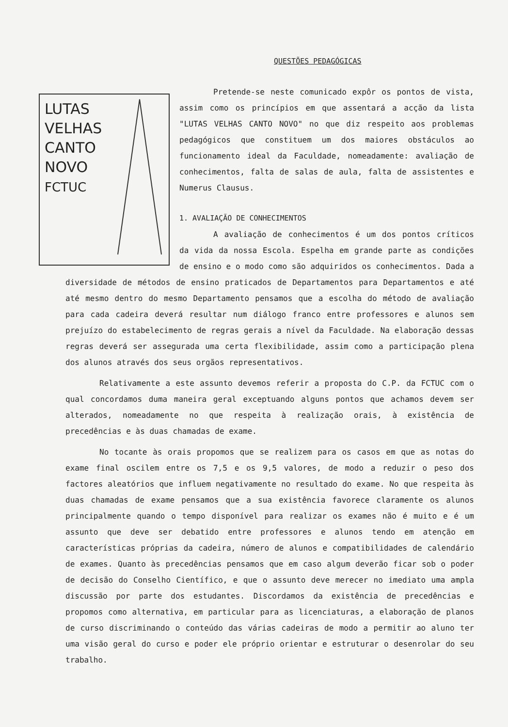QUESTÕES PEDAGÓGICAS
LUTAS
VELHAS
CANTO
NOVO
FCTUC
Pretende-se neste comunicado expôr os pontos de vista, assim como os princípios em que assentará a acção da lista "LUTAS VELHAS CANTO NOVO" no que diz respeito aos problemas pedagógicos que constituem um dos maiores obstáculos ao funcionamento ideal da Faculdade, nomeadamente: avaliação de conhecimentos, falta de salas de aula, falta de assistentes e Numerus Clausus.
1. AVALIAÇÃO DE CONHECIMENTOS
A avaliação de conhecimentos é um dos pontos críticos da vida da nossa Escola. Espelha em grande parte as condições de ensino e o modo como são adquiridos os conhecimentos. Dada a diversidade de métodos de ensino praticados de Departamentos para Departamentos e até até mesmo dentro do mesmo Departamento pensamos que a escolha do método de avaliação para cada cadeira deverá resultar num diálogo franco entre professores e alunos sem prejuízo do estabelecimento de regras gerais a nível da Faculdade. Na elaboração dessas regras deverá ser assegurada uma certa flexibilidade, assim como a participação plena dos alunos através dos seus orgãos representativos.
Relativamente a este assunto devemos referir a proposta do C.P. da FCTUC com o qual concordamos duma maneira geral exceptuando alguns pontos que achamos devem ser alterados, nomeadamente no que respeita à realização orais, à existência de precedências e às duas chamadas de exame.
No tocante às orais propomos que se realizem para os casos em que as notas do exame final oscilem entre os 7,5 e os 9,5 valores, de modo a reduzir o peso dos factores aleatórios que influem negativamente no resultado do exame. No que respeita às duas chamadas de exame pensamos que a sua existência favorece claramente os alunos principalmente quando o tempo disponível para realizar os exames não é muito e é um assunto que deve ser debatido entre professores e alunos tendo em atenção em características próprias da cadeira, número de alunos e compatibilidades de calendário de exames. Quanto às precedências pensamos que em caso algum deverão ficar sob o poder de decisão do Conselho Científico, e que o assunto deve merecer no imediato uma ampla discussão por parte dos estudantes. Discordamos da existência de precedências e propomos como alternativa, em particular para as licenciaturas, a elaboração de planos de curso discriminando o conteúdo das várias cadeiras de modo a permitir ao aluno ter uma visão geral do curso e poder ele próprio orientar e estruturar o desenrolar do seu trabalho.